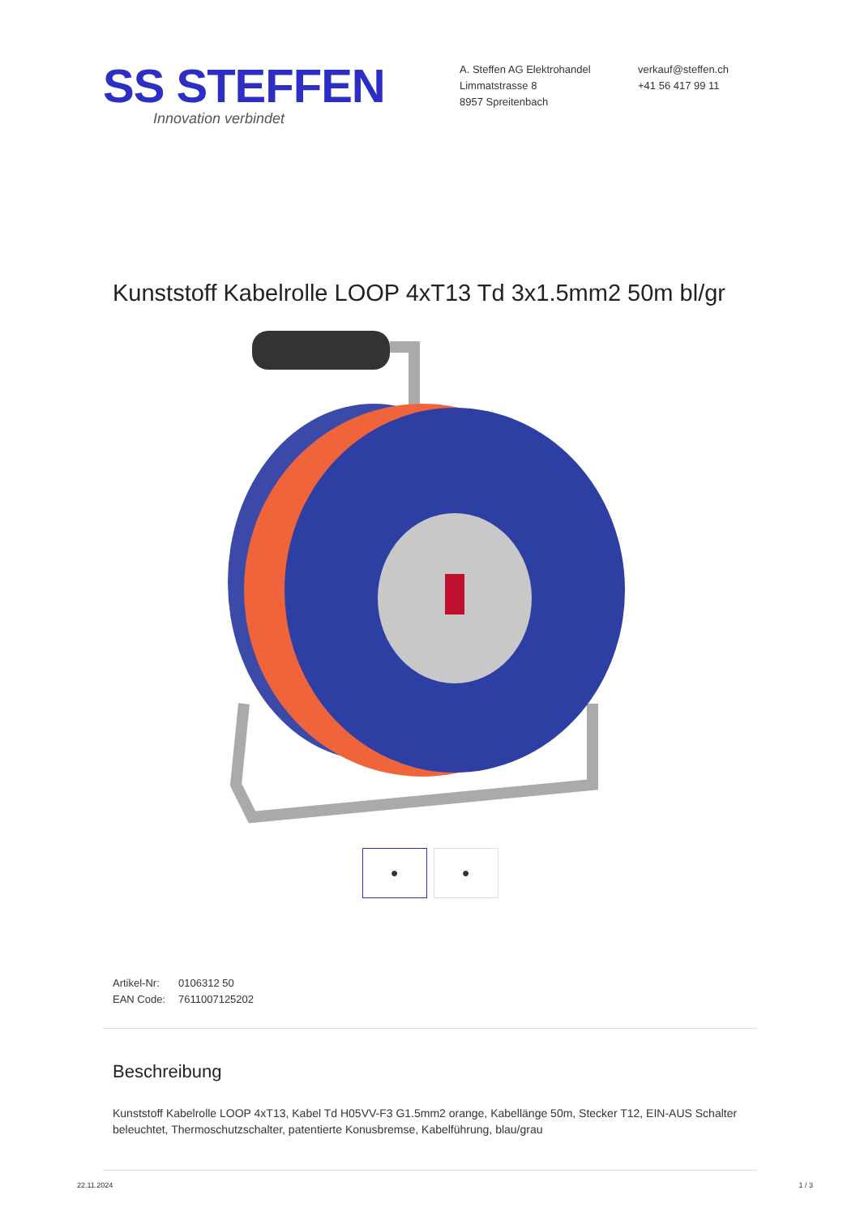SS STEFFEN
Innovation verbindet
A. Steffen AG Elektrohandel
Limmatstrasse 8
8957 Spreitenbach
verkauf@steffen.ch
+41 56 417 99 11
Kunststoff Kabelrolle LOOP 4xT13 Td 3x1.5mm2 50m bl/gr
● ●
Artikel-Nr: 0106312 50
EAN Code: 7611007125202
Beschreibung
Kunststoff Kabelrolle LOOP 4xT13, Kabel Td H05VV-F3 G1.5mm2 orange, Kabellänge 50m, Stecker T12, EIN-AUS Schalter beleuchtet, Thermoschutzschalter, patentierte Konusbremse, Kabelführung, blau/grau
22.11.2024 1 / 3